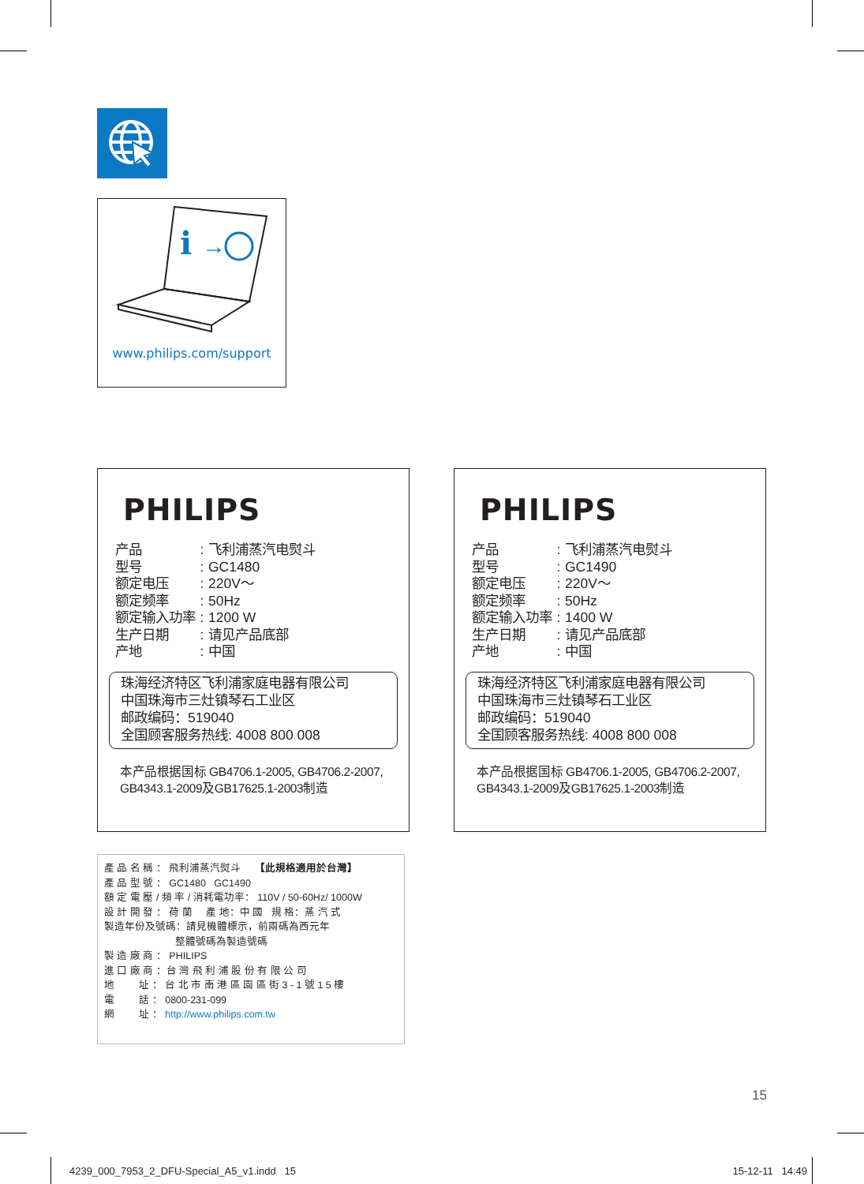i
→
www.philips.com/support
PHILIPS
| 产品 | : | 飞利浦蒸汽电熨斗 |
| 型号 | : | GC1480 |
| 额定电压 | : | 220V～ |
| 额定频率 | : | 50Hz |
| 额定输入功率 | : | 1200 W |
| 生产日期 | : | 请见产品底部 |
| 产地 | : | 中国 |
珠海经济特区飞利浦家庭电器有限公司
中国珠海市三灶镇琴石工业区
邮政编码：519040
全国顾客服务热线: 4008 800 008
本产品根据国标 GB4706.1-2005, GB4706.2-2007,
GB4343.1-2009及GB17625.1-2003制造
PHILIPS
| 产品 | : | 飞利浦蒸汽电熨斗 |
| 型号 | : | GC1490 |
| 额定电压 | : | 220V～ |
| 额定频率 | : | 50Hz |
| 额定输入功率 | : | 1400 W |
| 生产日期 | : | 请见产品底部 |
| 产地 | : | 中国 |
珠海经济特区飞利浦家庭电器有限公司
中国珠海市三灶镇琴石工业区
邮政编码：519040
全国顾客服务热线: 4008 800 008
本产品根据国标 GB4706.1-2005, GB4706.2-2007,
GB4343.1-2009及GB17625.1-2003制造
產 品 名 稱 ： 飛利浦蒸汽熨斗 【此規格適用於台灣】
產 品 型 號 ： GC1480 GC1490
額 定 電 壓 / 頻 率 / 消耗電功率： 110V / 50-60Hz/ 1000W
設 計 開 發 ： 荷 蘭 產 地：中 國 規 格：蒸 汽 式
製造年份及號碼：請見機體標示，前兩碼為西元年
整體號碼為製造號碼
製 造 廠 商 ： PHILIPS
進 口 廠 商 ：台 灣 飛 利 浦 股 份 有 限 公 司
地 址 ： 台 北 市 南 港 區 園 區 街 3 - 1 號 1 5 樓
電 話 ： 0800-231-099
網 址 ： http://www.philips.com.tw
15
4239_000_7953_2_DFU-Special_A5_v1.indd 15 15-12-11 14:49